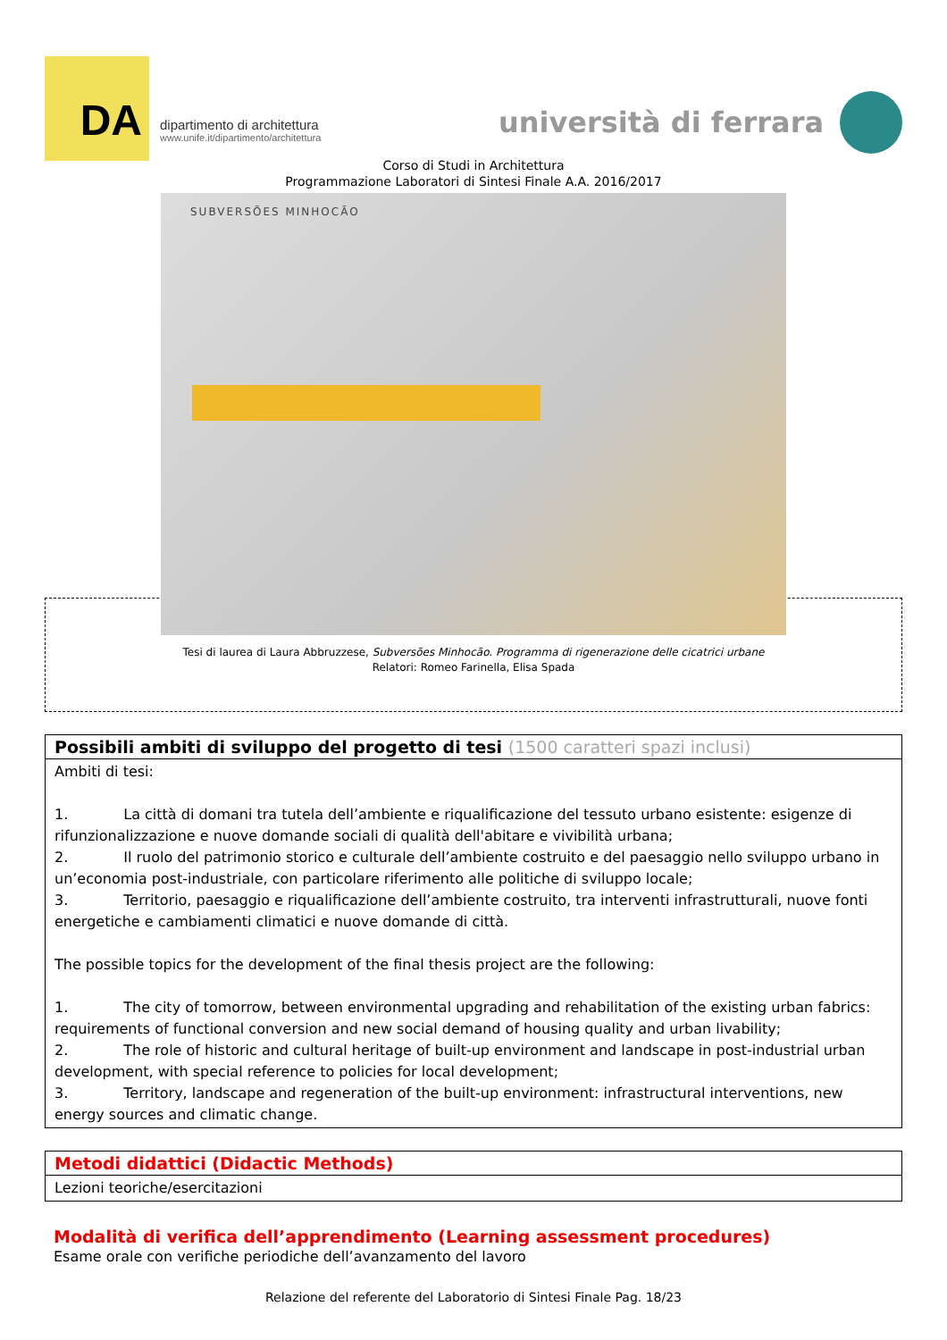DA
dipartimento di architettura
www.unife.it/dipartimento/architettura
università di ferrara
Corso di Studi in Architettura
Programmazione Laboratori di Sintesi Finale A.A. 2016/2017
SUBVERSÕES MINHOCÃO
Tesi di laurea di Laura Abbruzzese, Subversões Minhocão. Programma di rigenerazione delle cicatrici urbane
Relatori: Romeo Farinella, Elisa Spada
Possibili ambiti di sviluppo del progetto di tesi (1500 caratteri spazi inclusi)
Ambiti di tesi:
1. La città di domani tra tutela dell’ambiente e riqualificazione del tessuto urbano esistente: esigenze di rifunzionalizzazione e nuove domande sociali di qualità dell'abitare e vivibilità urbana;
2. Il ruolo del patrimonio storico e culturale dell’ambiente costruito e del paesaggio nello sviluppo urbano in un’economia post-industriale, con particolare riferimento alle politiche di sviluppo locale;
3. Territorio, paesaggio e riqualificazione dell’ambiente costruito, tra interventi infrastrutturali, nuove fonti energetiche e cambiamenti climatici e nuove domande di città.
The possible topics for the development of the final thesis project are the following:
1. The city of tomorrow, between environmental upgrading and rehabilitation of the existing urban fabrics: requirements of functional conversion and new social demand of housing quality and urban livability;
2. The role of historic and cultural heritage of built-up environment and landscape in post-industrial urban development, with special reference to policies for local development;
3. Territory, landscape and regeneration of the built-up environment: infrastructural interventions, new energy sources and climatic change.
Metodi didattici (Didactic Methods)
Lezioni teoriche/esercitazioni
Modalità di verifica dell’apprendimento (Learning assessment procedures)
Esame orale con verifiche periodiche dell’avanzamento del lavoro
Relazione del referente del Laboratorio di Sintesi Finale Pag. 18/23